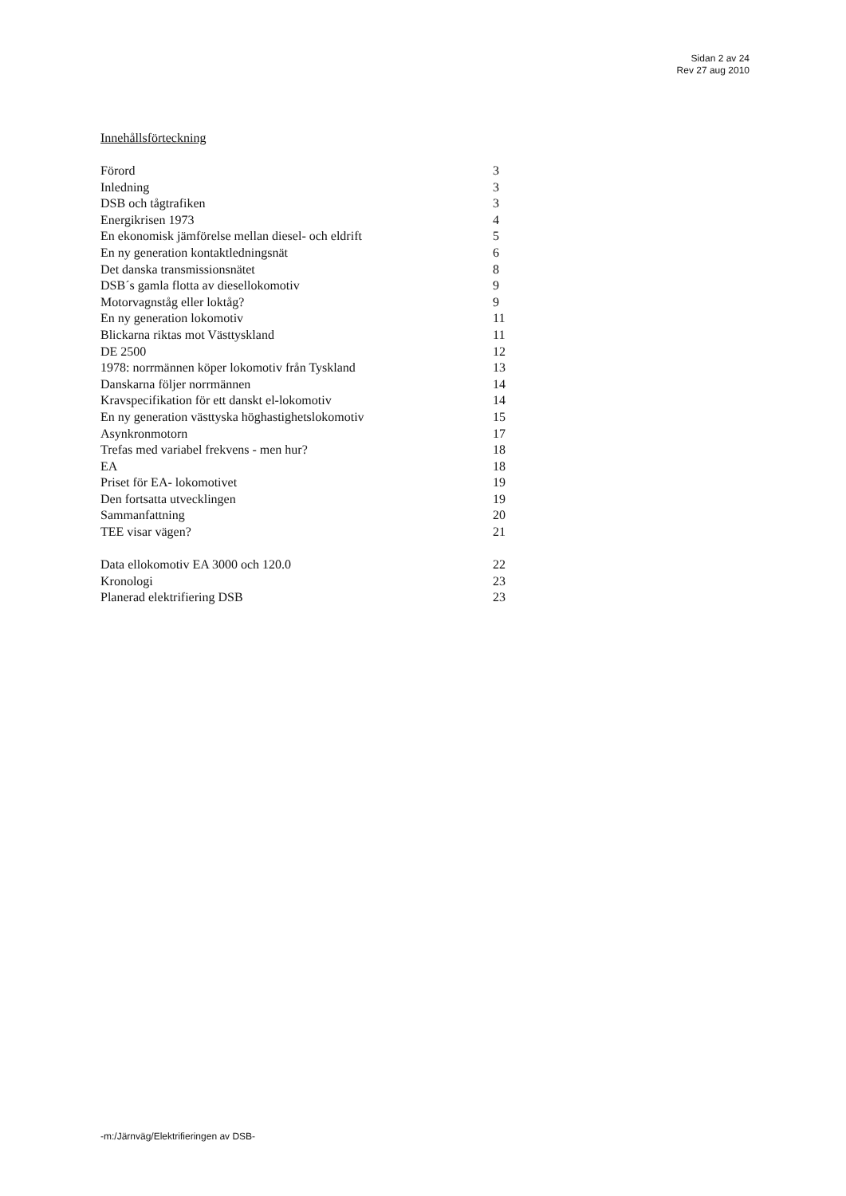Sidan 2 av 24
Rev 27 aug 2010
Innehållsförteckning
| Förord | 3 |
| Inledning | 3 |
| DSB och tågtrafiken | 3 |
| Energikrisen 1973 | 4 |
| En ekonomisk jämförelse mellan diesel- och eldrift | 5 |
| En ny generation kontaktledningsnät | 6 |
| Det danska transmissionsnätet | 8 |
| DSB´s gamla flotta av diesellokomotiv | 9 |
| Motorvagnståg eller loktåg? | 9 |
| En ny generation lokomotiv | 11 |
| Blickarna riktas mot Västtyskland | 11 |
| DE 2500 | 12 |
| 1978: norrmännen köper lokomotiv från Tyskland | 13 |
| Danskarna följer norrmännen | 14 |
| Kravspecifikation för ett danskt el-lokomotiv | 14 |
| En ny generation västtyska höghastighetslokomotiv | 15 |
| Asynkronmotorn | 17 |
| Trefas med variabel frekvens - men hur? | 18 |
| EA | 18 |
| Priset för EA- lokomotivet | 19 |
| Den fortsatta utvecklingen | 19 |
| Sammanfattning | 20 |
| TEE visar vägen? | 21 |
| Data ellokomotiv EA 3000 och 120.0 | 22 |
| Kronologi | 23 |
| Planerad elektrifiering DSB | 23 |
-m:/Järnväg/Elektrifieringen av DSB-